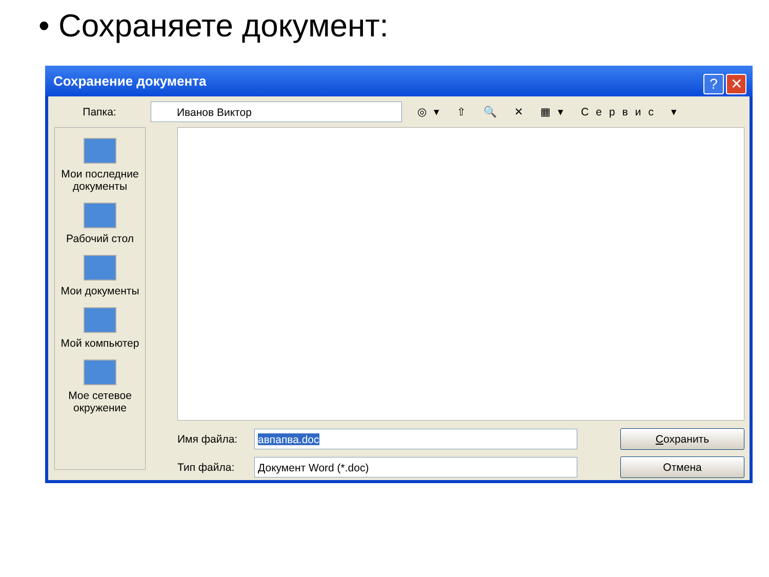• Сохраняете документ:
Сохранение документа
? ✕
Папка:
Иванов Виктор
◎▾ ⇧ 🔍 ✕ ▦▾ Сервис ▾
Мои последние документы
Рабочий стол
Мои документы
Мой компьютер
Мое сетевое окружение
Имя файла:
авпапва.doc Сохранить
Тип файла:
Документ Word (*.doc) Отмена